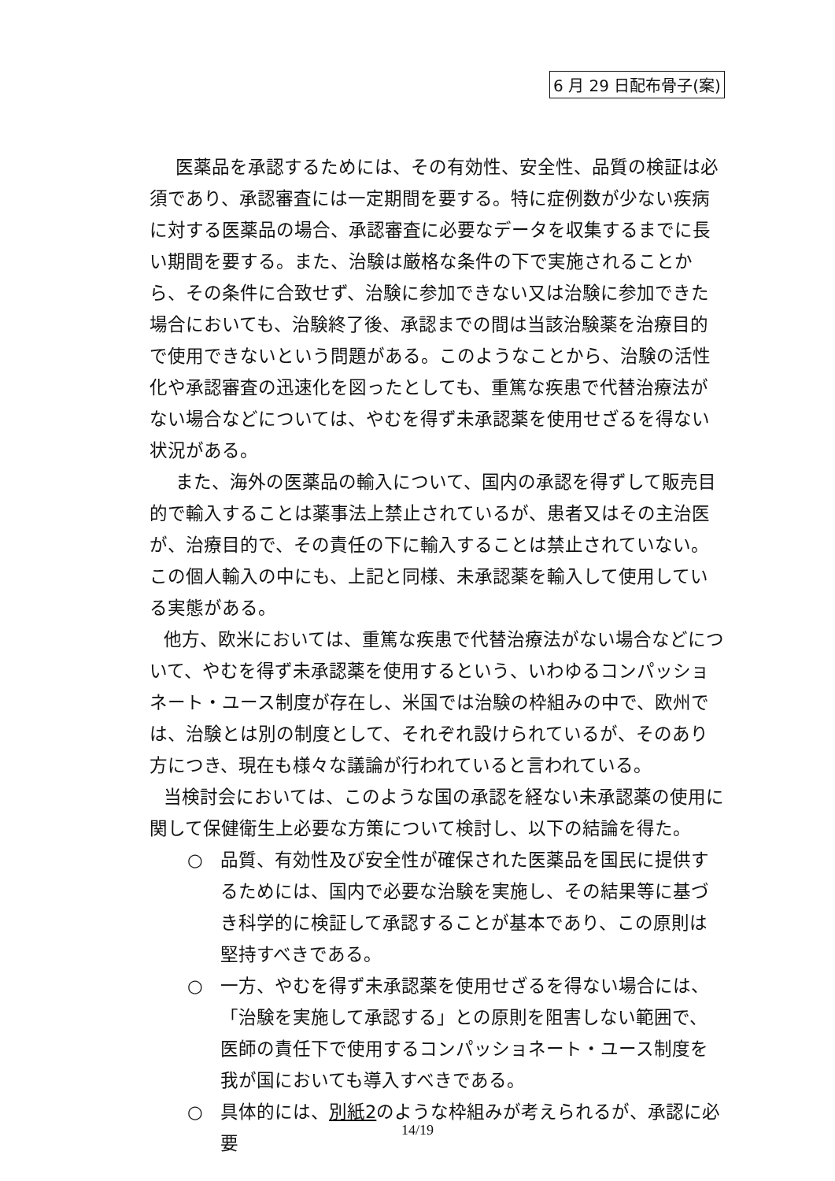6 月 29 日配布骨子(案)
医薬品を承認するためには、その有効性、安全性、品質の検証は必須であり、承認審査には一定期間を要する。特に症例数が少ない疾病に対する医薬品の場合、承認審査に必要なデータを収集するまでに長い期間を要する。また、治験は厳格な条件の下で実施されることから、その条件に合致せず、治験に参加できない又は治験に参加できた場合においても、治験終了後、承認までの間は当該治験薬を治療目的で使用できないという問題がある。このようなことから、治験の活性化や承認審査の迅速化を図ったとしても、重篤な疾患で代替治療法がない場合などについては、やむを得ず未承認薬を使用せざるを得ない状況がある。
また、海外の医薬品の輸入について、国内の承認を得ずして販売目的で輸入することは薬事法上禁止されているが、患者又はその主治医が、治療目的で、その責任の下に輸入することは禁止されていない。この個人輸入の中にも、上記と同様、未承認薬を輸入して使用している実態がある。
他方、欧米においては、重篤な疾患で代替治療法がない場合などについて、やむを得ず未承認薬を使用するという、いわゆるコンパッショネート・ユース制度が存在し、米国では治験の枠組みの中で、欧州では、治験とは別の制度として、それぞれ設けられているが、そのあり方につき、現在も様々な議論が行われていると言われている。
当検討会においては、このような国の承認を経ない未承認薬の使用に関して保健衛生上必要な方策について検討し、以下の結論を得た。
○ 品質、有効性及び安全性が確保された医薬品を国民に提供するためには、国内で必要な治験を実施し、その結果等に基づき科学的に検証して承認することが基本であり、この原則は堅持すべきである。
○ 一方、やむを得ず未承認薬を使用せざるを得ない場合には、「治験を実施して承認する」との原則を阻害しない範囲で、医師の責任下で使用するコンパッショネート・ユース制度を我が国においても導入すべきである。
○ 具体的には、別紙2のような枠組みが考えられるが、承認に必要
14/19